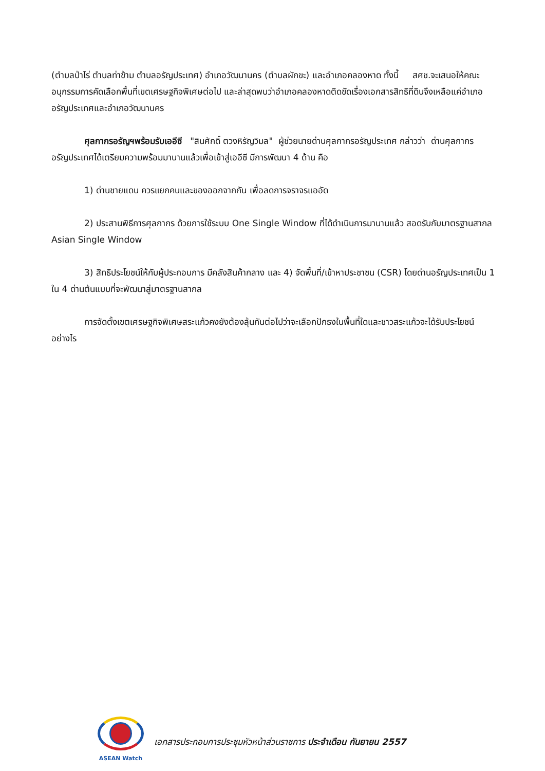(ตำบลป่าไร่ ตำบลท่าข้าม ตำบลอรัญประเทศ) อำเภอวัฒนานคร (ตำบลผักขะ) และอำเภอคลองหาด ทั้งนี้ สศช.จะเสนอให้คณะอนุกรรมการคัดเลือกพื้นที่เขตเศรษฐกิจพิเศษต่อไป และล่าสุดพบว่าอำเภอคลองหาดติดขัดเรื่องเอกสารสิทธิที่ดินจึงเหลือแค่อำเภออรัญประเทศและอำเภอวัฒนานคร
ศุลกากรอรัญฯพร้อมรับเออีซี "สินศักดิ์ ตวงหิรัญวิมล" ผู้ช่วยนายด่านศุลกากรอรัญประเทศ กล่าวว่า ด่านศุลกากรอรัญประเทศได้เตรียมความพร้อมมานานแล้วเพื่อเข้าสู่เออีซี มีการพัฒนา 4 ด้าน คือ
1) ด่านชายแดน ควรแยกคนและของออกจากกัน เพื่อลดการจราจรแออัด
2) ประสานพิธีการศุลกากร ด้วยการใช้ระบบ One Single Window ที่ได้ดำเนินการมานานแล้ว สอดรับกับมาตรฐานสากล Asian Single Window
3) สิทธิประโยชน์ให้กับผู้ประกอบการ มีคลังสินค้ากลาง และ 4) จัดพื้นที่/เข้าหาประชาชน (CSR) โดยด่านอรัญประเทศเป็น 1 ใน 4 ด่านต้นแบบที่จะพัฒนาสู่มาตรฐานสากล
การจัดตั้งเขตเศรษฐกิจพิเศษสระแก้วคงยังต้องลุ้นกันต่อไปว่าจะเลือกปักธงในพื้นที่ใดและชาวสระแก้วจะได้รับประโยชน์อย่างไร
ASEAN Watch
เอกสารประกอบการประชุมหัวหน้าส่วนราชการ ประจำเดือน กันยายน 2557